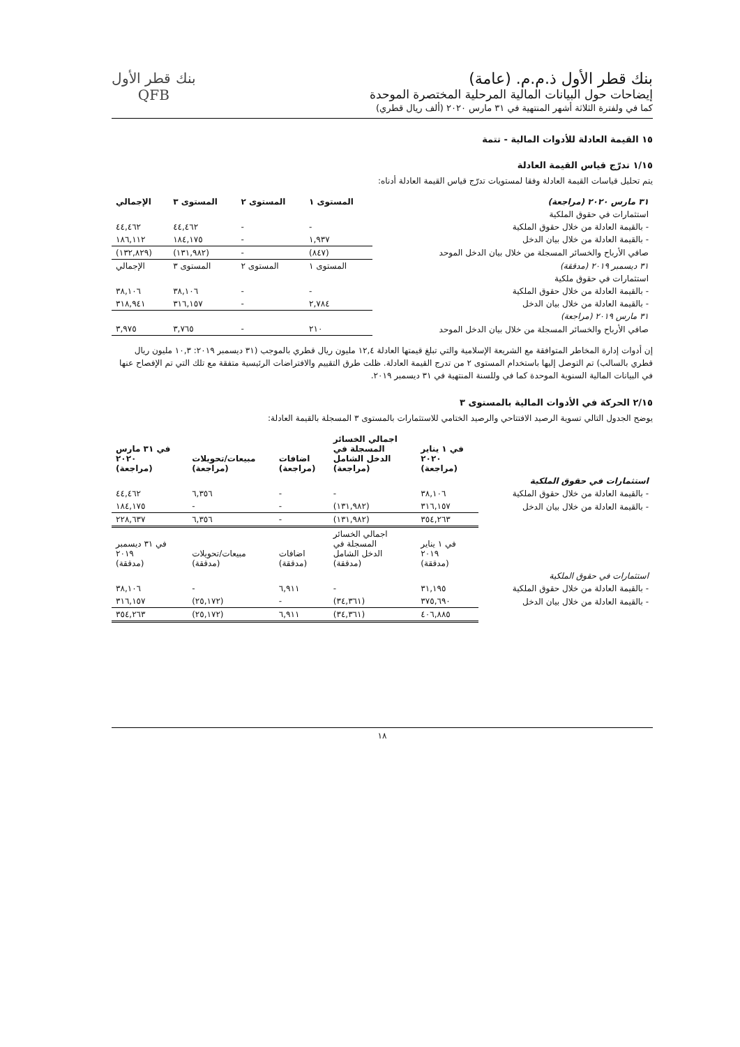بنك قطر الأول ذ.م.م. (عامة)
إيضاحات حول البيانات المالية المرحلية المختصرة الموحدة
كما في ولفترة الثلاثة أشهر المنتهية في ٣١ مارس ٢٠٢٠ (ألف ريال قطري)
بنك قطر الأول
QFB
١٥ القيمة العادلة للأدوات المالية - تتمة
١/١٥ تدرّج قياس القيمة العادلة
يتم تحليل قياسات القيمة العادلة وفقا لمستويات تدرّج قياس القيمة العادلة أدناه:
| ٣١ مارس ٢٠٢٠ (مراجعة) | المستوى ١ | المستوى ٢ | المستوى ٣ | الإجمالي |
| --- | --- | --- | --- | --- |
| استثمارات في حقوق الملكية | | | | |
| - بالقيمة العادلة من خلال حقوق الملكية | - | - | ٤٤,٤٦٢ | ٤٤,٤٦٢ |
| - بالقيمة العادلة من خلال بيان الدخل | ١,٩٣٧ | - | ١٨٤,١٧٥ | ١٨٦,١١٢ |
| صافي الأرباح والخسائر المسجلة من خلال بيان الدخل الموحد | (٨٤٧) | - | (١٣١,٩٨٢) | (١٣٢,٨٢٩) |
| ٣١ ديسمبر ٢٠١٩ (مدققة) | المستوى ١ | المستوى ٢ | المستوى ٣ | الإجمالي |
| استثمارات في حقوق ملكية | | | | |
| - بالقيمة العادلة من خلال حقوق الملكية | - | - | ٣٨,١٠٦ | ٣٨,١٠٦ |
| - بالقيمة العادلة من خلال بيان الدخل | ٢,٧٨٤ | - | ٣١٦,١٥٧ | ٣١٨,٩٤١ |
| ٣١ مارس ٢٠١٩ (مراجعة) | | | | |
| صافي الأرباح والخسائر المسجلة من خلال بيان الدخل الموحد | ٢١٠ | - | ٣,٧٦٥ | ٣,٩٧٥ |
إن أدوات إدارة المخاطر المتوافقة مع الشريعة الإسلامية والتي تبلغ قيمتها العادلة ١٢,٤ مليون ريال قطري بالموجب (٣١ ديسمبر ٢٠١٩: ١٠,٣ مليون ريال قطري بالسالب) تم التوصل إليها باستخدام المستوى ٢ من تدرج القيمة العادلة. ظلت طرق التقييم والافتراضات الرئيسية متفقة مع تلك التي تم الإفصاح عنها في البيانات المالية السنوية الموحدة كما في وللسنة المنتهية في ٣١ ديسمبر ٢٠١٩.
٢/١٥ الحركة في الأدوات المالية بالمستوى ٣
يوضح الجدول التالي تسوية الرصيد الافتتاحي والرصيد الختامي للاستثمارات بالمستوى ٣ المسجلة بالقيمة العادلة:
| | في ١ يناير ٢٠٢٠ (مراجعة) | اجمالي الخسائر المسجلة في الدخل الشامل (مراجعة) | اضافات (مراجعة) | مبيعات/تحويلات (مراجعة) | في ٣١ مارس ٢٠٢٠ (مراجعة) |
| --- | --- | --- | --- | --- | --- |
| استثمارات في حقوق الملكية | | | | | |
| - بالقيمة العادلة من خلال حقوق الملكية | ٣٨,١٠٦ | - | - | ٦,٣٥٦ | ٤٤,٤٦٢ |
| - بالقيمة العادلة من خلال بيان الدخل | ٣١٦,١٥٧ | (١٣١,٩٨٢) | - | - | ١٨٤,١٧٥ |
| | ٣٥٤,٢٦٣ | (١٣١,٩٨٢) | - | ٦,٣٥٦ | ٢٢٨,٦٣٧ |
| | في ١ يناير ٢٠١٩ (مدققة) | اجمالي الخسائر المسجلة في الدخل الشامل (مدققة) | اضافات (مدققة) | مبيعات/تحويلات (مدققة) | في ٣١ ديسمبر ٢٠١٩ (مدققة) |
| استثمارات في حقوق الملكية | | | | | |
| - بالقيمة العادلة من خلال حقوق الملكية | ٣١,١٩٥ | - | ٦,٩١١ | - | ٣٨,١٠٦ |
| - بالقيمة العادلة من خلال بيان الدخل | ٣٧٥,٦٩٠ | (٣٤,٣٦١) | - | (٢٥,١٧٢) | ٣١٦,١٥٧ |
| | ٤٠٦,٨٨٥ | (٣٤,٣٦١) | ٦,٩١١ | (٢٥,١٧٢) | ٣٥٤,٢٦٣ |
١٨